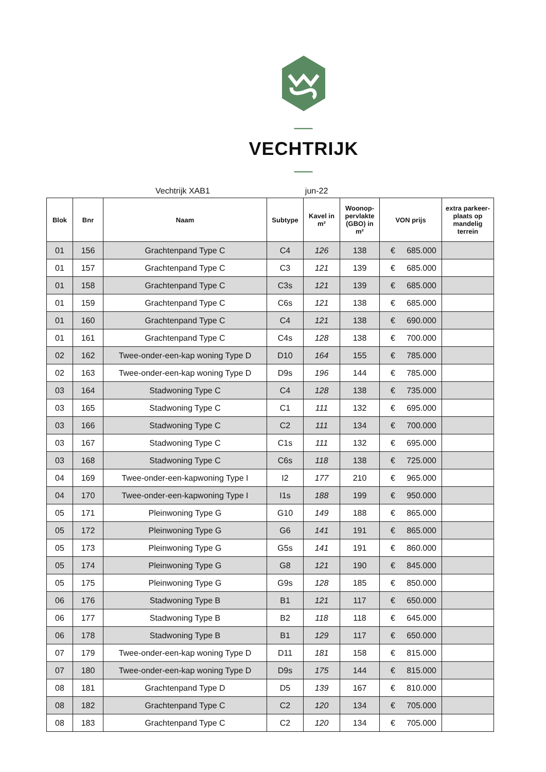— VECHTRIJK —
Vechtrijk XAB1 jun-22
| Blok | Bnr | Naam | Subtype | Kavel in m² | Woonop-pervlakte (GBO) in m² | VON prijs | extra parkeer-plaats op mandelig terrein |
| --- | --- | --- | --- | --- | --- | --- | --- |
| 01 | 156 | Grachtenpand Type C | C4 | 126 | 138 | € 685.000 | |
| 01 | 157 | Grachtenpand Type C | C3 | 121 | 139 | € 685.000 | |
| 01 | 158 | Grachtenpand Type C | C3s | 121 | 139 | € 685.000 | |
| 01 | 159 | Grachtenpand Type C | C6s | 121 | 138 | € 685.000 | |
| 01 | 160 | Grachtenpand Type C | C4 | 121 | 138 | € 690.000 | |
| 01 | 161 | Grachtenpand Type C | C4s | 128 | 138 | € 700.000 | |
| 02 | 162 | Twee-onder-een-kap woning Type D | D10 | 164 | 155 | € 785.000 | |
| 02 | 163 | Twee-onder-een-kap woning Type D | D9s | 196 | 144 | € 785.000 | |
| 03 | 164 | Stadwoning Type C | C4 | 128 | 138 | € 735.000 | |
| 03 | 165 | Stadwoning Type C | C1 | 111 | 132 | € 695.000 | |
| 03 | 166 | Stadwoning Type C | C2 | 111 | 134 | € 700.000 | |
| 03 | 167 | Stadwoning Type C | C1s | 111 | 132 | € 695.000 | |
| 03 | 168 | Stadwoning Type C | C6s | 118 | 138 | € 725.000 | |
| 04 | 169 | Twee-onder-een-kapwoning Type I | I2 | 177 | 210 | € 965.000 | |
| 04 | 170 | Twee-onder-een-kapwoning Type I | I1s | 188 | 199 | € 950.000 | |
| 05 | 171 | Pleinwoning Type G | G10 | 149 | 188 | € 865.000 | |
| 05 | 172 | Pleinwoning Type G | G6 | 141 | 191 | € 865.000 | |
| 05 | 173 | Pleinwoning Type G | G5s | 141 | 191 | € 860.000 | |
| 05 | 174 | Pleinwoning Type G | G8 | 121 | 190 | € 845.000 | |
| 05 | 175 | Pleinwoning Type G | G9s | 128 | 185 | € 850.000 | |
| 06 | 176 | Stadwoning Type B | B1 | 121 | 117 | € 650.000 | |
| 06 | 177 | Stadwoning Type B | B2 | 118 | 118 | € 645.000 | |
| 06 | 178 | Stadwoning Type B | B1 | 129 | 117 | € 650.000 | |
| 07 | 179 | Twee-onder-een-kap woning Type D | D11 | 181 | 158 | € 815.000 | |
| 07 | 180 | Twee-onder-een-kap woning Type D | D9s | 175 | 144 | € 815.000 | |
| 08 | 181 | Grachtenpand Type D | D5 | 139 | 167 | € 810.000 | |
| 08 | 182 | Grachtenpand Type C | C2 | 120 | 134 | € 705.000 | |
| 08 | 183 | Grachtenpand Type C | C2 | 120 | 134 | € 705.000 | |